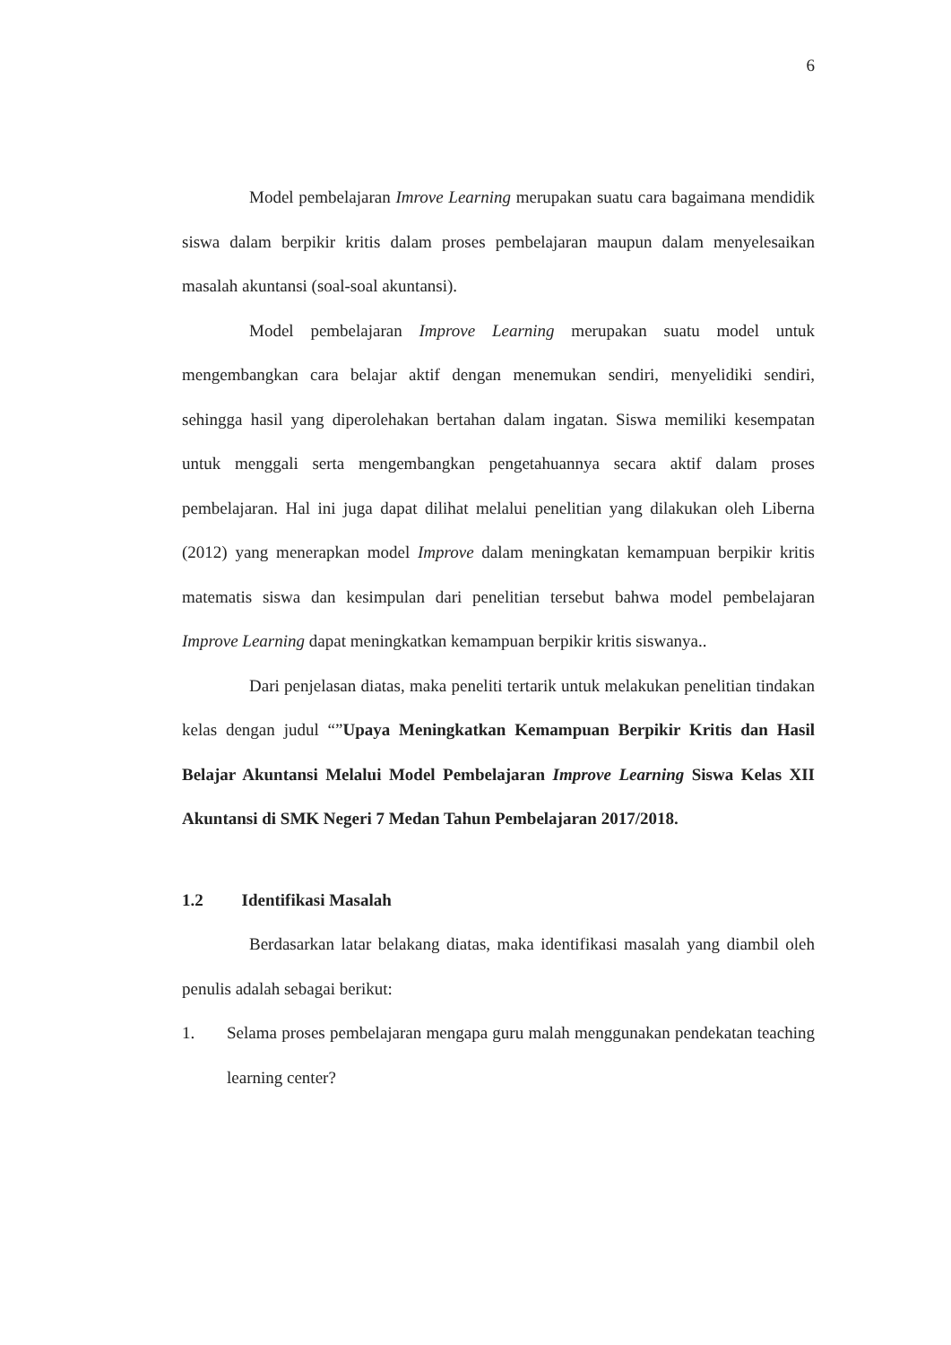6
Model pembelajaran Imrove Learning merupakan suatu cara bagaimana mendidik siswa dalam berpikir kritis dalam proses pembelajaran maupun dalam menyelesaikan masalah akuntansi (soal-soal akuntansi).
Model pembelajaran Improve Learning merupakan suatu model untuk mengembangkan cara belajar aktif dengan menemukan sendiri, menyelidiki sendiri, sehingga hasil yang diperolehakan bertahan dalam ingatan. Siswa memiliki kesempatan untuk menggali serta mengembangkan pengetahuannya secara aktif dalam proses pembelajaran. Hal ini juga dapat dilihat melalui penelitian yang dilakukan oleh Liberna (2012) yang menerapkan model Improve dalam meningkatan kemampuan berpikir kritis matematis siswa dan kesimpulan dari penelitian tersebut bahwa model pembelajaran Improve Learning dapat meningkatkan kemampuan berpikir kritis siswanya..
Dari penjelasan diatas, maka peneliti tertarik untuk melakukan penelitian tindakan kelas dengan judul “”Upaya Meningkatkan Kemampuan Berpikir Kritis dan Hasil Belajar Akuntansi Melalui Model Pembelajaran Improve Learning Siswa Kelas XII Akuntansi di SMK Negeri 7 Medan Tahun Pembelajaran 2017/2018.
1.2 Identifikasi Masalah
Berdasarkan latar belakang diatas, maka identifikasi masalah yang diambil oleh penulis adalah sebagai berikut:
1. Selama proses pembelajaran mengapa guru malah menggunakan pendekatan teaching learning center?